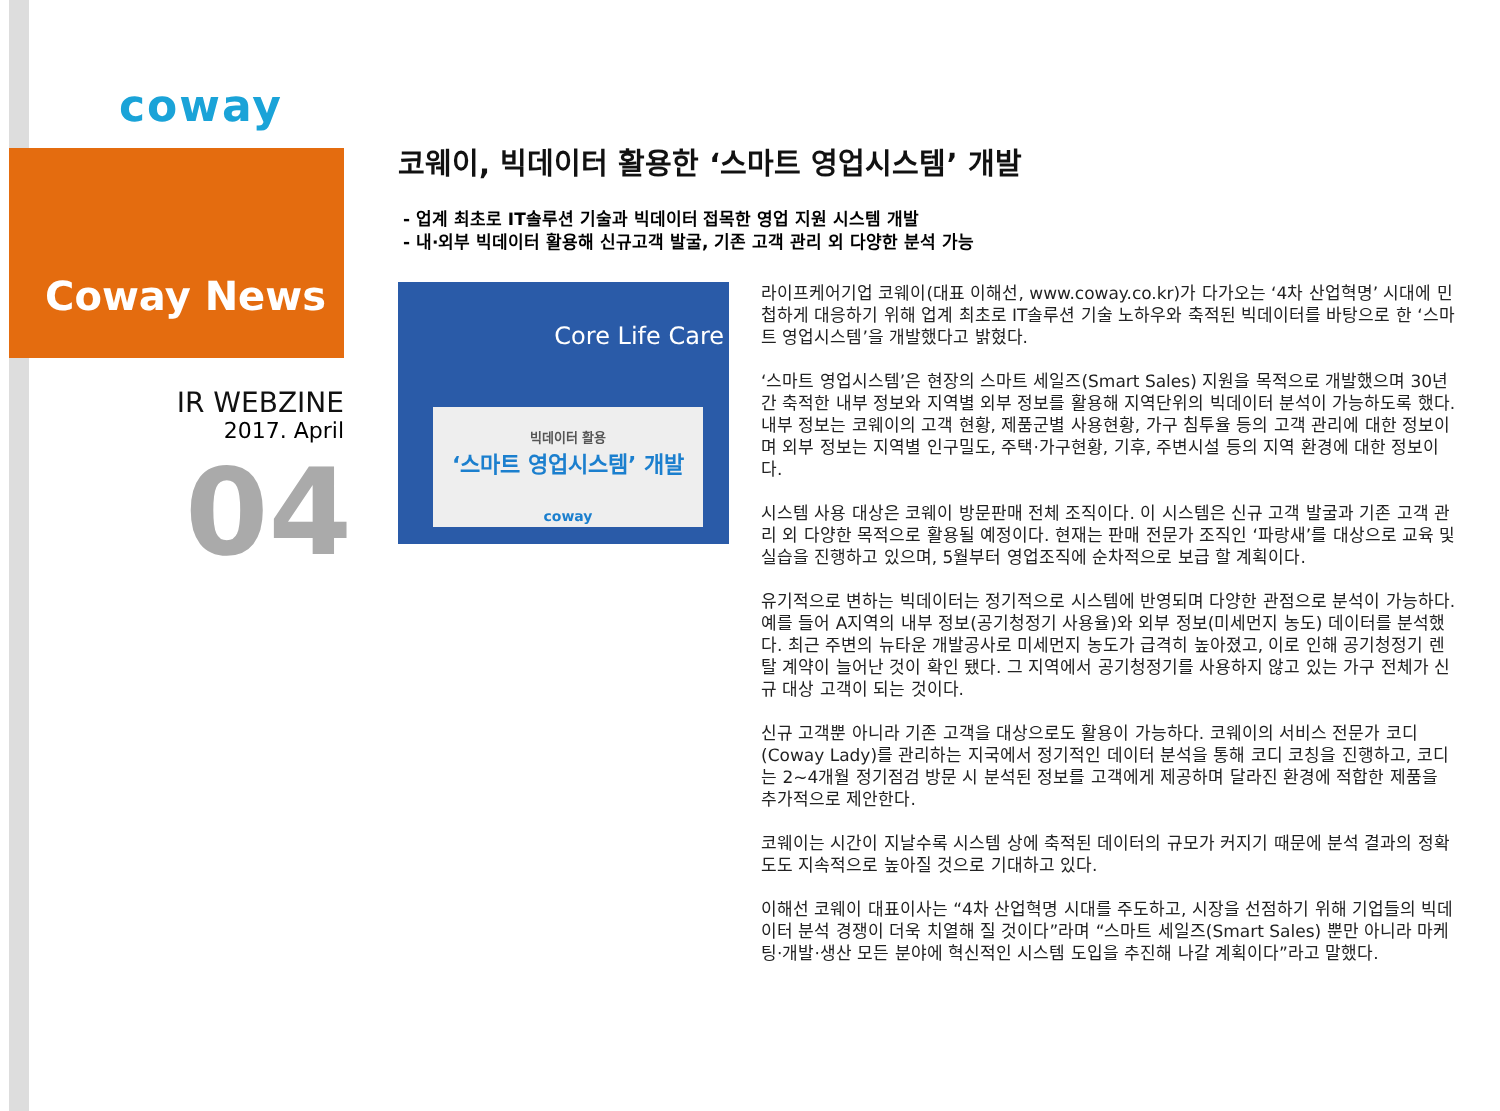coway
Coway News
IR WEBZINE
2017. April
04
코웨이, 빅데이터 활용한 ‘스마트 영업시스템’ 개발
- 업계 최초로 IT솔루션 기술과 빅데이터 접목한 영업 지원 시스템 개발
- 내·외부 빅데이터 활용해 신규고객 발굴, 기존 고객 관리 외 다양한 분석 가능
Core Life Care
빅데이터 활용
‘스마트 영업시스템’ 개발
coway
라이프케어기업 코웨이(대표 이해선, www.coway.co.kr)가 다가오는 ‘4차 산업혁명’ 시대에 민첩하게 대응하기 위해 업계 최초로 IT솔루션 기술 노하우와 축적된 빅데이터를 바탕으로 한 ‘스마트 영업시스템’을 개발했다고 밝혔다.
‘스마트 영업시스템’은 현장의 스마트 세일즈(Smart Sales) 지원을 목적으로 개발했으며 30년간 축적한 내부 정보와 지역별 외부 정보를 활용해 지역단위의 빅데이터 분석이 가능하도록 했다. 내부 정보는 코웨이의 고객 현황, 제품군별 사용현황, 가구 침투율 등의 고객 관리에 대한 정보이며 외부 정보는 지역별 인구밀도, 주택·가구현황, 기후, 주변시설 등의 지역 환경에 대한 정보이다.
시스템 사용 대상은 코웨이 방문판매 전체 조직이다. 이 시스템은 신규 고객 발굴과 기존 고객 관리 외 다양한 목적으로 활용될 예정이다. 현재는 판매 전문가 조직인 ‘파랑새’를 대상으로 교육 및 실습을 진행하고 있으며, 5월부터 영업조직에 순차적으로 보급 할 계획이다.
유기적으로 변하는 빅데이터는 정기적으로 시스템에 반영되며 다양한 관점으로 분석이 가능하다. 예를 들어 A지역의 내부 정보(공기청정기 사용율)와 외부 정보(미세먼지 농도) 데이터를 분석했다. 최근 주변의 뉴타운 개발공사로 미세먼지 농도가 급격히 높아졌고, 이로 인해 공기청정기 렌탈 계약이 늘어난 것이 확인 됐다. 그 지역에서 공기청정기를 사용하지 않고 있는 가구 전체가 신규 대상 고객이 되는 것이다.
신규 고객뿐 아니라 기존 고객을 대상으로도 활용이 가능하다. 코웨이의 서비스 전문가 코디(Coway Lady)를 관리하는 지국에서 정기적인 데이터 분석을 통해 코디 코칭을 진행하고, 코디는 2~4개월 정기점검 방문 시 분석된 정보를 고객에게 제공하며 달라진 환경에 적합한 제품을 추가적으로 제안한다.
코웨이는 시간이 지날수록 시스템 상에 축적된 데이터의 규모가 커지기 때문에 분석 결과의 정확도도 지속적으로 높아질 것으로 기대하고 있다.
이해선 코웨이 대표이사는 “4차 산업혁명 시대를 주도하고, 시장을 선점하기 위해 기업들의 빅데이터 분석 경쟁이 더욱 치열해 질 것이다”라며 “스마트 세일즈(Smart Sales) 뿐만 아니라 마케팅·개발·생산 모든 분야에 혁신적인 시스템 도입을 추진해 나갈 계획이다”라고 말했다.